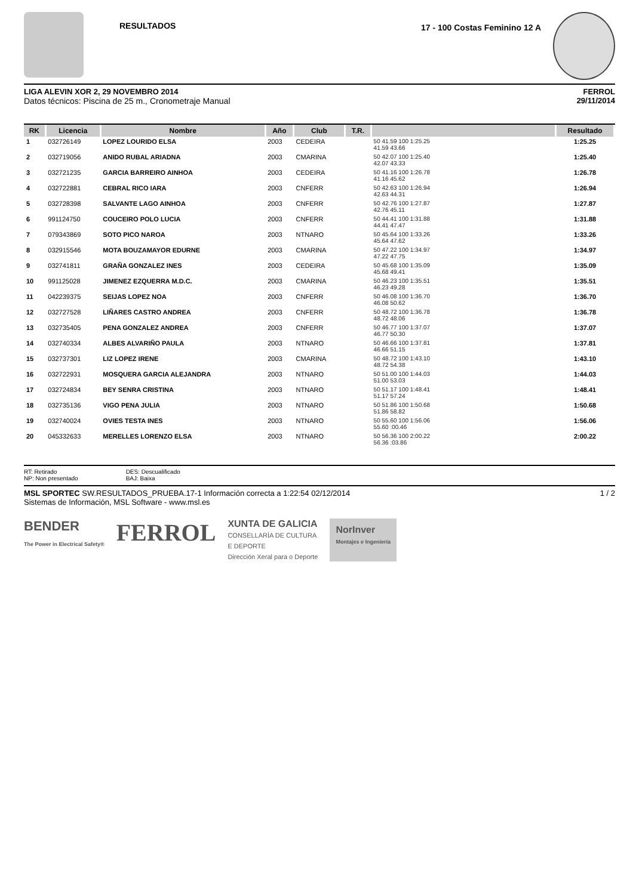RESULTADOS
17 - 100 Costas Feminino 12 A
LIGA ALEVIN XOR 2, 29 NOVEMBRO 2014
Datos técnicos: Piscina de 25 m., Cronometraje Manual
FERROL
29/11/2014
| RK | Licencia | Nombre | Año | Club | T.R. | | Resultado |
| --- | --- | --- | --- | --- | --- | --- | --- |
| 1 | 032726149 | LOPEZ LOURIDO ELSA | 2003 | CEDEIRA | | 50 41.59 100 1:25.25 41.59 43.66 | 1:25.25 |
| 2 | 032719056 | ANIDO RUBAL ARIADNA | 2003 | CMARINA | | 50 42.07 100 1:25.40 42.07 43.33 | 1:25.40 |
| 3 | 032721235 | GARCIA BARREIRO AINHOA | 2003 | CEDEIRA | | 50 41.16 100 1:26.78 41.16 45.62 | 1:26.78 |
| 4 | 032722881 | CEBRAL RICO IARA | 2003 | CNFERR | | 50 42.63 100 1:26.94 42.63 44.31 | 1:26.94 |
| 5 | 032728398 | SALVANTE LAGO AINHOA | 2003 | CNFERR | | 50 42.76 100 1:27.87 42.76 45.11 | 1:27.87 |
| 6 | 991124750 | COUCEIRO POLO LUCIA | 2003 | CNFERR | | 50 44.41 100 1:31.88 44.41 47.47 | 1:31.88 |
| 7 | 079343869 | SOTO PICO NAROA | 2003 | NTNARO | | 50 45.64 100 1:33.26 45.64 47.62 | 1:33.26 |
| 8 | 032915546 | MOTA BOUZAMAYOR EDURNE | 2003 | CMARINA | | 50 47.22 100 1:34.97 47.22 47.75 | 1:34.97 |
| 9 | 032741811 | GRAÑA GONZALEZ INES | 2003 | CEDEIRA | | 50 45.68 100 1:35.09 45.68 49.41 | 1:35.09 |
| 10 | 991125028 | JIMENEZ EZQUERRA M.D.C. | 2003 | CMARINA | | 50 46.23 100 1:35.51 46.23 49.28 | 1:35.51 |
| 11 | 042239375 | SEIJAS LOPEZ NOA | 2003 | CNFERR | | 50 46.08 100 1:36.70 46.08 50.62 | 1:36.70 |
| 12 | 032727528 | LIÑARES CASTRO ANDREA | 2003 | CNFERR | | 50 48.72 100 1:36.78 48.72 48.06 | 1:36.78 |
| 13 | 032735405 | PENA GONZALEZ ANDREA | 2003 | CNFERR | | 50 46.77 100 1:37.07 46.77 50.30 | 1:37.07 |
| 14 | 032740334 | ALBES ALVARIÑO PAULA | 2003 | NTNARO | | 50 46.66 100 1:37.81 46.66 51.15 | 1:37.81 |
| 15 | 032737301 | LIZ LOPEZ IRENE | 2003 | CMARINA | | 50 48.72 100 1:43.10 48.72 54.38 | 1:43.10 |
| 16 | 032722931 | MOSQUERA GARCIA ALEJANDRA | 2003 | NTNARO | | 50 51.00 100 1:44.03 51.00 53.03 | 1:44.03 |
| 17 | 032724834 | BEY SENRA CRISTINA | 2003 | NTNARO | | 50 51.17 100 1:48.41 51.17 57.24 | 1:48.41 |
| 18 | 032735136 | VIGO PENA JULIA | 2003 | NTNARO | | 50 51.86 100 1:50.68 51.86 58.82 | 1:50.68 |
| 19 | 032740024 | OVIES TESTA INES | 2003 | NTNARO | | 50 55.60 100 1:56.06 55.60 :00.46 | 1:56.06 |
| 20 | 045332633 | MERELLES LORENZO ELSA | 2003 | NTNARO | | 50 56.36 100 2:00.22 56.36 :03.86 | 2:00.22 |
RT: Retirado
NP: Non presentado
DES: Descualificado
BAJ: Baixa
MSL SPORTEC SW.RESULTADOS_PRUEBA.17-1 Información correcta a 1:22:54 02/12/2014
Sistemas de Información, MSL Software - www.msl.es
1 / 2
BENDER
The Power in Electrical Safety®
FERROL
XUNTA DE GALICIA
CONSELLARÍA DE CULTURA
E DEPORTE
Dirección Xeral para o Deporte
NorInver
Montajes e Ingeniería